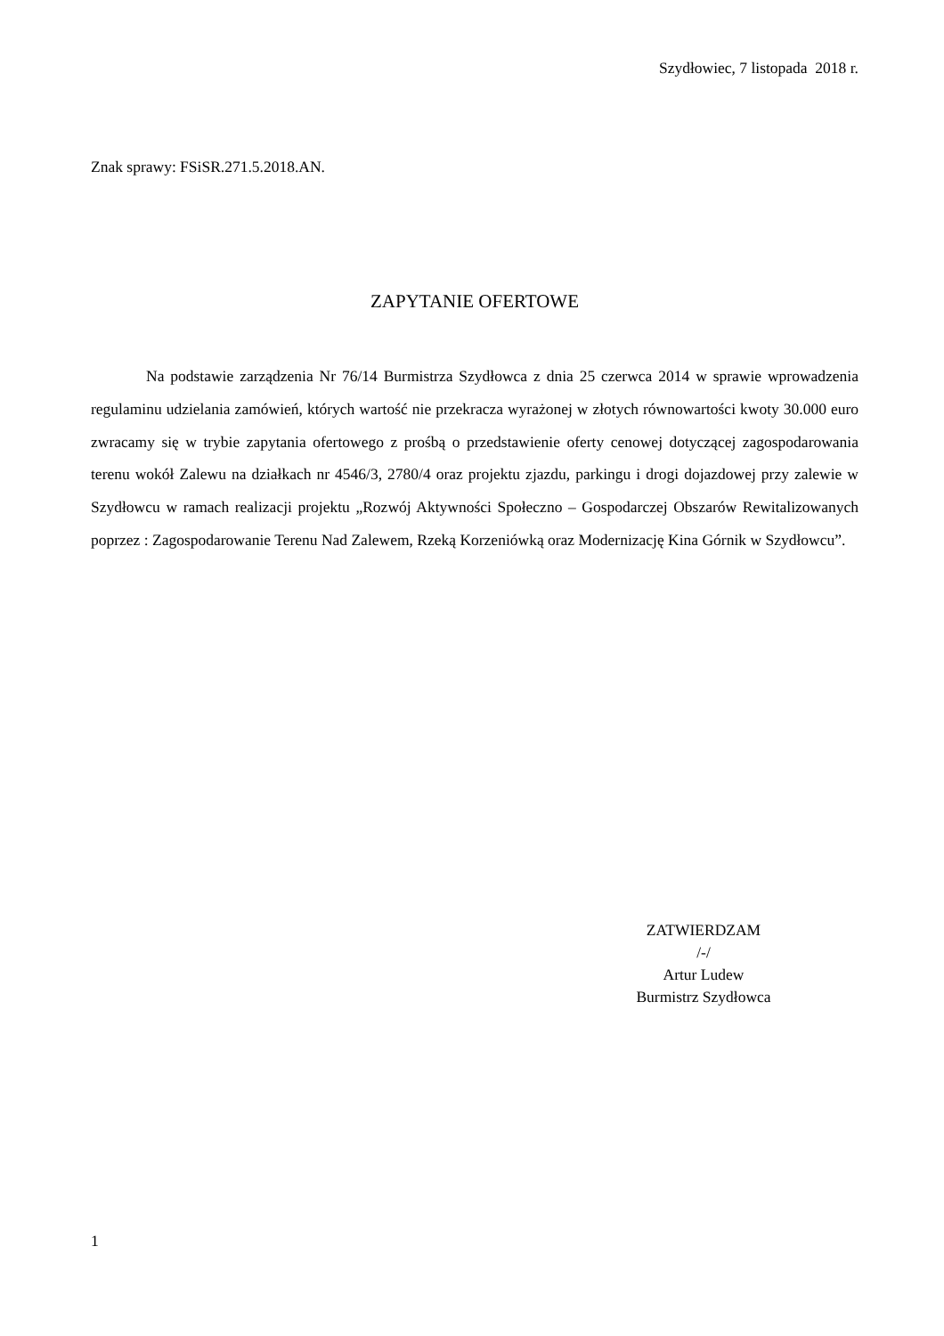Szydłowiec, 7 listopada 2018 r.
Znak sprawy: FSiSR.271.5.2018.AN.
ZAPYTANIE OFERTOWE
Na podstawie zarządzenia Nr 76/14 Burmistrza Szydłowca z dnia 25 czerwca 2014 w sprawie wprowadzenia regulaminu udzielania zamówień, których wartość nie przekracza wyrażonej w złotych równowartości kwoty 30.000 euro zwracamy się w trybie zapytania ofertowego z prośbą o przedstawienie oferty cenowej dotyczącej zagospodarowania terenu wokół Zalewu na działkach nr 4546/3, 2780/4 oraz projektu zjazdu, parkingu i drogi dojazdowej przy zalewie w Szydłowcu w ramach realizacji projektu „Rozwój Aktywności Społeczno – Gospodarczej Obszarów Rewitalizowanych poprzez : Zagospodarowanie Terenu Nad Zalewem, Rzeką Korzeniówką oraz Modernizację Kina Górnik w Szydłowcu”.
ZATWIERDZAM
/-/
Artur Ludew
Burmistrz Szydłowca
1